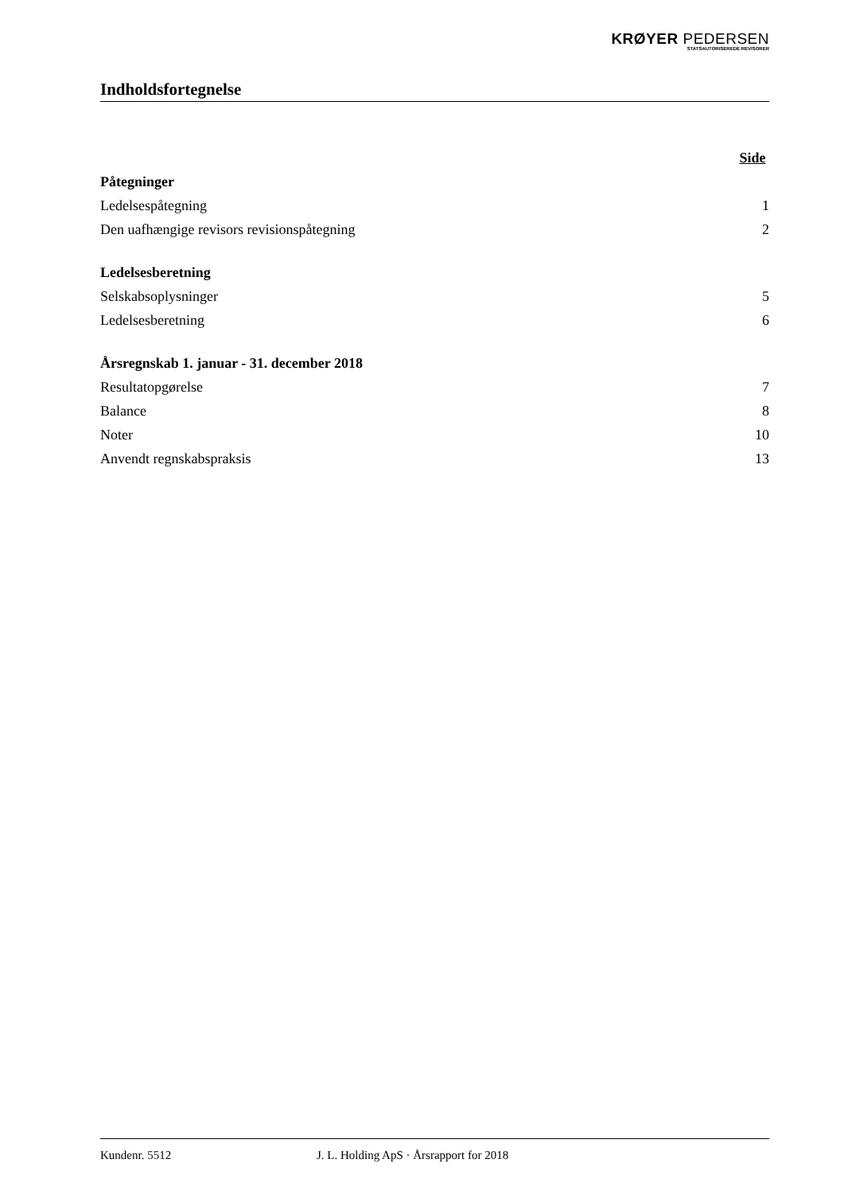KRØYER PEDERSEN
STATSAUTORISEREDE REVISORER
Indholdsfortegnelse
| | Side |
| Påtegninger | |
| Ledelsespåtegning | 1 |
| Den uafhængige revisors revisionspåtegning | 2 |
| Ledelsesberetning | |
| Selskabsoplysninger | 5 |
| Ledelsesberetning | 6 |
| Årsregnskab 1. januar - 31. december 2018 | |
| Resultatopgørelse | 7 |
| Balance | 8 |
| Noter | 10 |
| Anvendt regnskabspraksis | 13 |
Kundenr. 5512 J. L. Holding ApS · Årsrapport for 2018